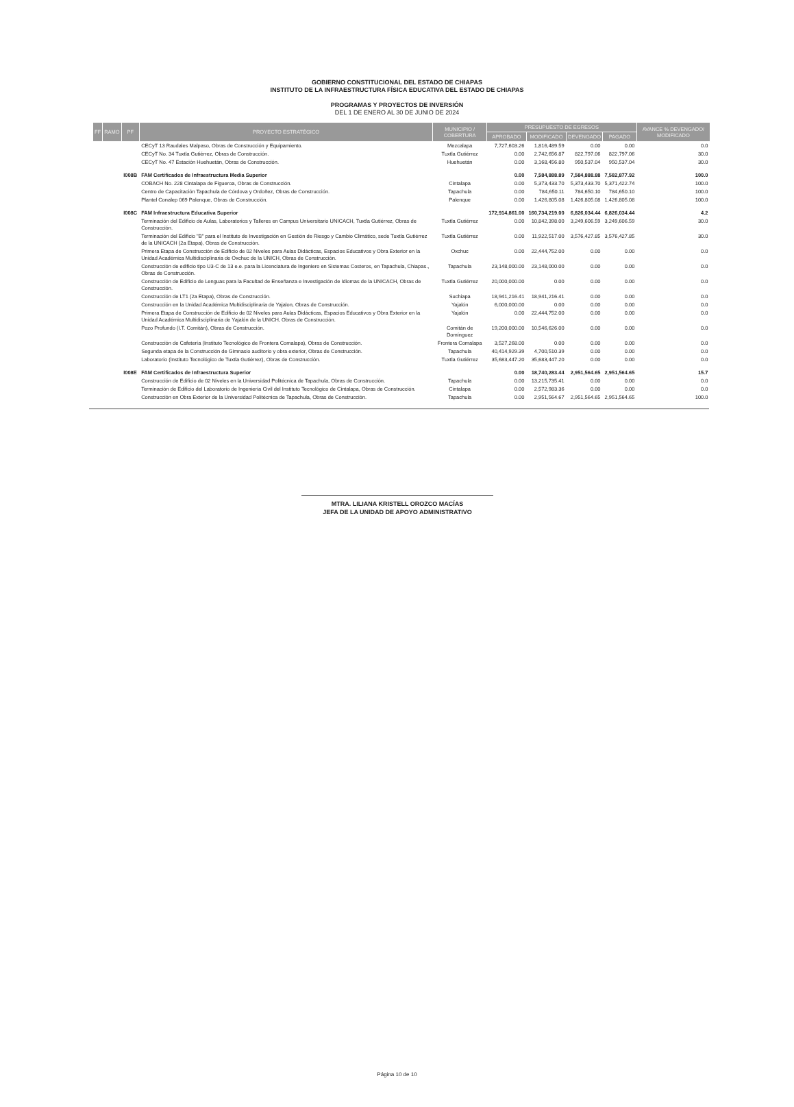GOBIERNO CONSTITUCIONAL DEL ESTADO DE CHIAPAS
INSTITUTO DE LA INFRAESTRUCTURA FÍSICA EDUCATIVA DEL ESTADO DE CHIAPAS
PROGRAMAS Y PROYECTOS DE INVERSIÓN
DEL 1 DE ENERO AL 30 DE JUNIO DE 2024
| FF | RAMO | PF | PROYECTO ESTRATÉGICO | MUNICIPIO / COBERTURA | PRESUPUESTO DE EGRESOS | | | | AVANCE % DEVENGADO/ MODIFICADO |
| --- | --- | --- | --- | --- | --- | --- | --- | --- | --- |
| | | | | | APROBADO | MODIFICADO | DEVENGADO | PAGADO | |
| | | | CECyT 13 Raudales Malpaso, Obras de Construcción y Equipamiento. | Mezcalapa | 7,727,603.26 | 1,816,489.59 | 0.00 | 0.00 | 0.0 |
| | | | CECyT No. 34 Tuxtla Gutiérrez, Obras de Construcción. | Tuxtla Gutiérrez | 0.00 | 2,742,656.87 | 822,797.06 | 822,797.06 | 30.0 |
| | | | CECyT No. 47 Estación Huehuetán, Obras de Construcción. | Huehuetán | 0.00 | 3,168,456.80 | 950,537.04 | 950,537.04 | 30.0 |
| | | I008B | FAM Certificados de Infraestructura Media Superior | | 0.00 | 7,584,888.89 | 7,584,888.88 | 7,582,877.92 | 100.0 |
| | | | COBACH No. 228 Cintalapa de Figueroa, Obras de Construcción. | Cintalapa | 0.00 | 5,373,433.70 | 5,373,433.70 | 5,371,422.74 | 100.0 |
| | | | Centro de Capacitación Tapachula de Córdova y Ordoñez, Obras de Construcción. | Tapachula | 0.00 | 784,650.11 | 784,650.10 | 784,650.10 | 100.0 |
| | | | Plantel Conalep 069 Palenque, Obras de Construcción. | Palenque | 0.00 | 1,426,805.08 | 1,426,805.08 | 1,426,805.08 | 100.0 |
| | | I008C | FAM Infraestructura Educativa Superior | | 172,914,861.00 | 160,734,219.00 | 6,826,034.44 | 6,826,034.44 | 4.2 |
| | | | Terminación del Edificio de Aulas, Laboratorios y Talleres en Campus Universitario UNICACH, Tuxtla Gutiérrez, Obras de Construcción. | Tuxtla Gutiérrez | 0.00 | 10,842,398.00 | 3,249,606.59 | 3,249,606.59 | 30.0 |
| | | | Terminación del Edificio "B" para el Instituto de Investigación en Gestión de Riesgo y Cambio Climático, sede Tuxtla Gutiérrez de la UNICACH (2a Etapa), Obras de Construcción. | Tuxtla Gutiérrez | 0.00 | 11,922,517.00 | 3,576,427.85 | 3,576,427.85 | 30.0 |
| | | | Primera Etapa de Construcción de Edificio de 02 Niveles para Aulas Didácticas, Espacios Educativos y Obra Exterior en la Unidad Académica Multidisciplinaria de Oxchuc de la UNICH, Obras de Construcción. | Oxchuc | 0.00 | 22,444,752.00 | 0.00 | 0.00 | 0.0 |
| | | | Construcción de edificio tipo U3-C de 13 e.e. para la Licenciatura de Ingeniero en Sistemas Costeros, en Tapachula, Chiapas., Obras de Construcción. | Tapachula | 23,148,000.00 | 23,148,000.00 | 0.00 | 0.00 | 0.0 |
| | | | Construcción de Edificio de Lenguas para la Facultad de Enseñanza e Investigación de Idiomas de la UNICACH, Obras de Construcción. | Tuxtla Gutiérrez | 20,000,000.00 | 0.00 | 0.00 | 0.00 | 0.0 |
| | | | Construcción de LT1 (2a Etapa), Obras de Construcción. | Suchiapa | 18,941,216.41 | 18,941,216.41 | 0.00 | 0.00 | 0.0 |
| | | | Construcción en la Unidad Académica Multidisciplinaria de Yajalon, Obras de Construcción. | Yajalón | 6,000,000.00 | 0.00 | 0.00 | 0.00 | 0.0 |
| | | | Primera Etapa de Construcción de Edificio de 02 Niveles para Aulas Didácticas, Espacios Educativos y Obra Exterior en la Unidad Académica Multidisciplinaria de Yajalón de la UNICH, Obras de Construcción. | Yajalón | 0.00 | 22,444,752.00 | 0.00 | 0.00 | 0.0 |
| | | | Pozo Profundo (I.T. Comitán), Obras de Construcción. | Comitán de Domínguez | 19,200,000.00 | 10,546,626.00 | 0.00 | 0.00 | 0.0 |
| | | | Construcción de Cafetería (Instituto Tecnológico de Frontera Comalapa), Obras de Construcción. | Frontera Comalapa | 3,527,268.00 | 0.00 | 0.00 | 0.00 | 0.0 |
| | | | Segunda etapa de la Construcción de Gimnasio auditorio y obra exterior, Obras de Construcción. | Tapachula | 40,414,929.39 | 4,700,510.39 | 0.00 | 0.00 | 0.0 |
| | | | Laboratorio (Instituto Tecnológico de Tuxtla Gutiérrez), Obras de Construcción. | Tuxtla Gutiérrez | 35,683,447.20 | 35,683,447.20 | 0.00 | 0.00 | 0.0 |
| | | I008E | FAM Certificados de Infraestructura Superior | | 0.00 | 18,740,283.44 | 2,951,564.65 | 2,951,564.65 | 15.7 |
| | | | Construcción de Edificio de 02 Niveles en la Universidad Politécnica de Tapachula, Obras de Construcción. | Tapachula | 0.00 | 13,215,735.41 | 0.00 | 0.00 | 0.0 |
| | | | Terminación de Edificio del Laboratorio de Ingeniería Civil del Instituto Tecnológico de Cintalapa, Obras de Construcción. | Cintalapa | 0.00 | 2,572,983.36 | 0.00 | 0.00 | 0.0 |
| | | | Construcción en Obra Exterior de la Universidad Politécnica de Tapachula, Obras de Construcción. | Tapachula | 0.00 | 2,951,564.67 | 2,951,564.65 | 2,951,564.65 | 100.0 |
MTRA. LILIANA KRISTELL OROZCO MACÍAS
JEFA DE LA UNIDAD DE APOYO ADMINISTRATIVO
Página 10 de 10